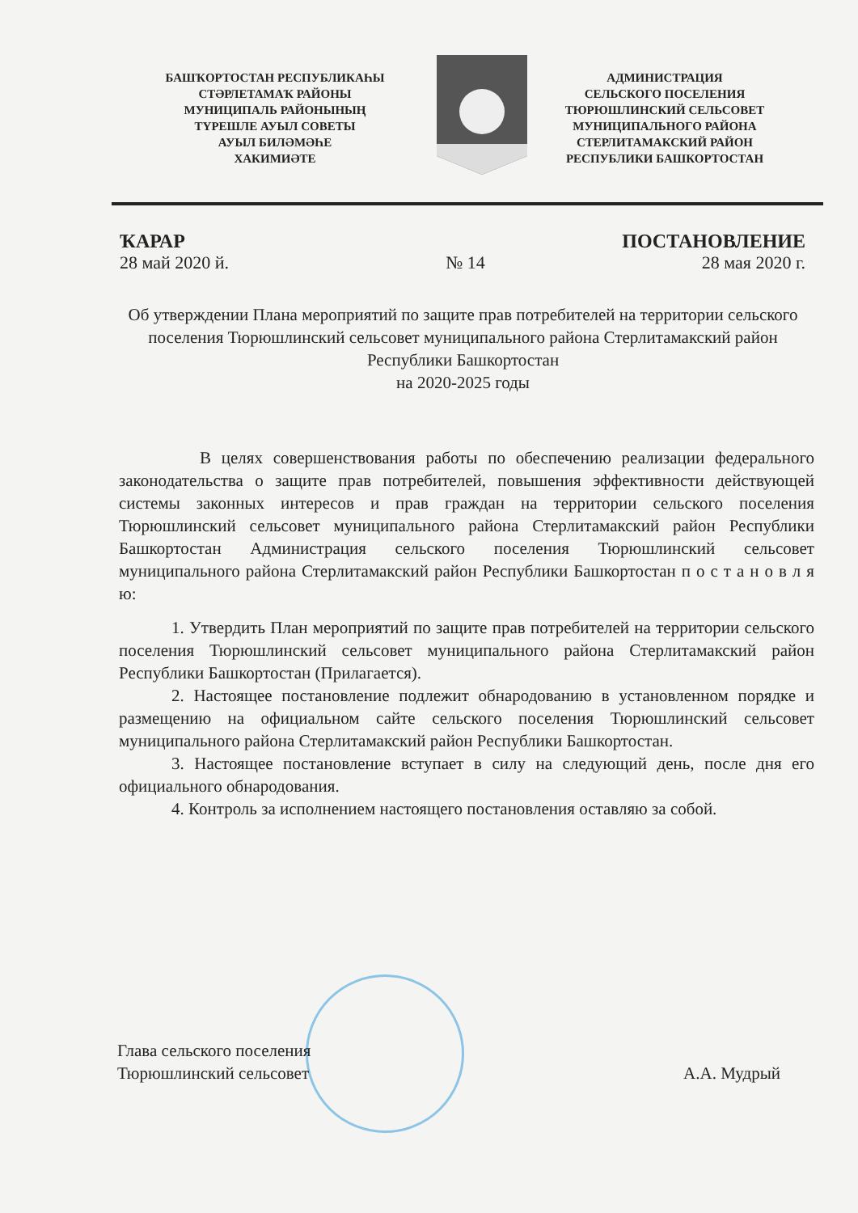БАШҠОРТОСТАН РЕСПУБЛИКАҺЫ
СТӘРЛЕТАМАҠ РАЙОНЫ
МУНИЦИПАЛЬ РАЙОНЫНЫҢ
ТҮРЕШЛЕ АУЫЛ СОВЕТЫ
АУЫЛ БИЛӘМӘҺЕ
ХАКИМИӘТЕ
АДМИНИСТРАЦИЯ
СЕЛЬСКОГО ПОСЕЛЕНИЯ
ТЮРЮШЛИНСКИЙ СЕЛЬСОВЕТ
МУНИЦИПАЛЬНОГО РАЙОНА
СТЕРЛИТАМАКСКИЙ РАЙОН
РЕСПУБЛИКИ БАШКОРТОСТАН
ҠАРАР ПОСТАНОВЛЕНИЕ
28 май 2020 й. № 14 28 мая 2020 г.
Об утверждении Плана мероприятий по защите прав потребителей на территории сельского поселения Тюрюшлинский сельсовет муниципального района Стерлитамакский район Республики Башкортостан
на 2020-2025 годы
В целях совершенствования работы по обеспечению реализации федерального законодательства о защите прав потребителей, повышения эффективности действующей системы законных интересов и прав граждан на территории сельского поселения Тюрюшлинский сельсовет муниципального района Стерлитамакский район Республики Башкортостан Администрация сельского поселения Тюрюшлинский сельсовет муниципального района Стерлитамакский район Республики Башкортостан п о с т а н о в л я ю:
1. Утвердить План мероприятий по защите прав потребителей на территории сельского поселения Тюрюшлинский сельсовет муниципального района Стерлитамакский район Республики Башкортостан (Прилагается).
2. Настоящее постановление подлежит обнародованию в установленном порядке и размещению на официальном сайте сельского поселения Тюрюшлинский сельсовет муниципального района Стерлитамакский район Республики Башкортостан.
3. Настоящее постановление вступает в силу на следующий день, после дня его официального обнародования.
4. Контроль за исполнением настоящего постановления оставляю за собой.
Глава сельского поселения
Тюрюшлинский сельсовет А.А. Мудрый